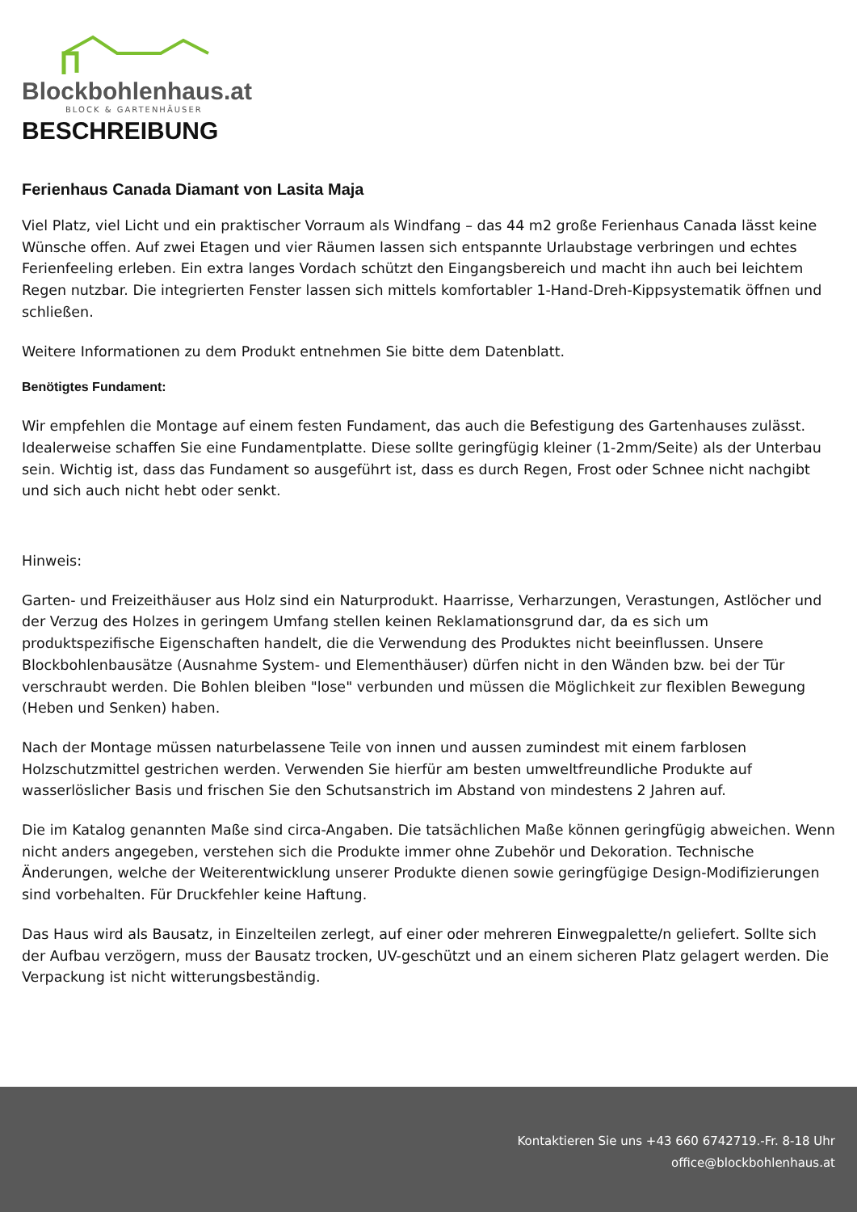Blockbohlenhaus.at
BLOCK & GARTENHÄUSER
BESCHREIBUNG
Ferienhaus Canada Diamant von Lasita Maja
Viel Platz, viel Licht und ein praktischer Vorraum als Windfang – das 44 m2 große Ferienhaus Canada lässt keine Wünsche offen. Auf zwei Etagen und vier Räumen lassen sich entspannte Urlaubstage verbringen und echtes Ferienfeeling erleben. Ein extra langes Vordach schützt den Eingangsbereich und macht ihn auch bei leichtem Regen nutzbar. Die integrierten Fenster lassen sich mittels komfortabler 1-Hand-Dreh-Kippsystematik öffnen und schließen.
Weitere Informationen zu dem Produkt entnehmen Sie bitte dem Datenblatt.
Benötigtes Fundament:
Wir empfehlen die Montage auf einem festen Fundament, das auch die Befestigung des Gartenhauses zulässt. Idealerweise schaffen Sie eine Fundamentplatte. Diese sollte geringfügig kleiner (1-2mm/Seite) als der Unterbau sein. Wichtig ist, dass das Fundament so ausgeführt ist, dass es durch Regen, Frost oder Schnee nicht nachgibt und sich auch nicht hebt oder senkt.
Hinweis:
Garten- und Freizeithäuser aus Holz sind ein Naturprodukt. Haarrisse, Verharzungen, Verastungen, Astlöcher und der Verzug des Holzes in geringem Umfang stellen keinen Reklamationsgrund dar, da es sich um produktspezifische Eigenschaften handelt, die die Verwendung des Produktes nicht beeinflussen. Unsere Blockbohlenbausätze (Ausnahme System- und Elementhäuser) dürfen nicht in den Wänden bzw. bei der Tür verschraubt werden. Die Bohlen bleiben "lose" verbunden und müssen die Möglichkeit zur flexiblen Bewegung (Heben und Senken) haben.
Nach der Montage müssen naturbelassene Teile von innen und aussen zumindest mit einem farblosen Holzschutzmittel gestrichen werden. Verwenden Sie hierfür am besten umweltfreundliche Produkte auf wasserlöslicher Basis und frischen Sie den Schutsanstrich im Abstand von mindestens 2 Jahren auf.
Die im Katalog genannten Maße sind circa-Angaben. Die tatsächlichen Maße können geringfügig abweichen. Wenn nicht anders angegeben, verstehen sich die Produkte immer ohne Zubehör und Dekoration. Technische Änderungen, welche der Weiterentwicklung unserer Produkte dienen sowie geringfügige Design-Modifizierungen sind vorbehalten. Für Druckfehler keine Haftung.
Das Haus wird als Bausatz, in Einzelteilen zerlegt, auf einer oder mehreren Einwegpalette/n geliefert. Sollte sich der Aufbau verzögern, muss der Bausatz trocken, UV-geschützt und an einem sicheren Platz gelagert werden. Die Verpackung ist nicht witterungsbeständig.
Kontaktieren Sie uns +43 660 6742719.-Fr. 8-18 Uhr
office@blockbohlenhaus.at